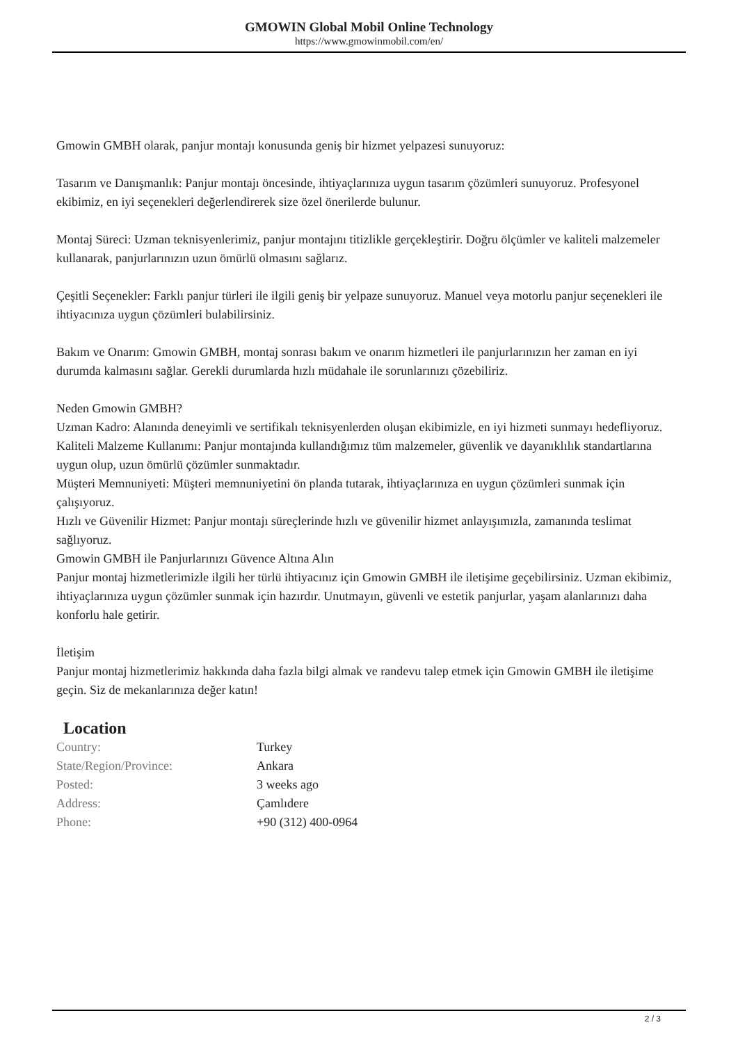GMOWIN Global Mobil Online Technology
https://www.gmowinmobil.com/en/
Gmowin GMBH olarak, panjur montajı konusunda geniş bir hizmet yelpazesi sunuyoruz:
Tasarım ve Danışmanlık: Panjur montajı öncesinde, ihtiyaçlarınıza uygun tasarım çözümleri sunuyoruz. Profesyonel ekibimiz, en iyi seçenekleri değerlendirerek size özel önerilerde bulunur.
Montaj Süreci: Uzman teknisyenlerimiz, panjur montajını titizlikle gerçekleştirir. Doğru ölçümler ve kaliteli malzemeler kullanarak, panjurlarınızın uzun ömürlü olmasını sağlarız.
Çeşitli Seçenekler: Farklı panjur türleri ile ilgili geniş bir yelpaze sunuyoruz. Manuel veya motorlu panjur seçenekleri ile ihtiyacınıza uygun çözümleri bulabilirsiniz.
Bakım ve Onarım: Gmowin GMBH, montaj sonrası bakım ve onarım hizmetleri ile panjurlarınızın her zaman en iyi durumda kalmasını sağlar. Gerekli durumlarda hızlı müdahale ile sorunlarınızı çözebiliriz.
Neden Gmowin GMBH?
Uzman Kadro: Alanında deneyimli ve sertifikalı teknisyenlerden oluşan ekibimizle, en iyi hizmeti sunmayı hedefliyoruz.
Kaliteli Malzeme Kullanımı: Panjur montajında kullandığımız tüm malzemeler, güvenlik ve dayanıklılık standartlarına uygun olup, uzun ömürlü çözümler sunmaktadır.
Müşteri Memnuniyeti: Müşteri memnuniyetini ön planda tutarak, ihtiyaçlarınıza en uygun çözümleri sunmak için çalışıyoruz.
Hızlı ve Güvenilir Hizmet: Panjur montajı süreçlerinde hızlı ve güvenilir hizmet anlayışımızla, zamanında teslimat sağlıyoruz.
Gmowin GMBH ile Panjurlarınızı Güvence Altına Alın
Panjur montaj hizmetlerimizle ilgili her türlü ihtiyacınız için Gmowin GMBH ile iletişime geçebilirsiniz. Uzman ekibimiz, ihtiyaçlarınıza uygun çözümler sunmak için hazırdır. Unutmayın, güvenli ve estetik panjurlar, yaşam alanlarınızı daha konforlu hale getirir.
İletişim
Panjur montaj hizmetlerimiz hakkında daha fazla bilgi almak ve randevu talep etmek için Gmowin GMBH ile iletişime geçin. Siz de mekanlarınıza değer katın!
Location
| Country: | Turkey |
| State/Region/Province: | Ankara |
| Posted: | 3 weeks ago |
| Address: | Çamlıdere |
| Phone: | +90 (312) 400-0964 |
2 / 3